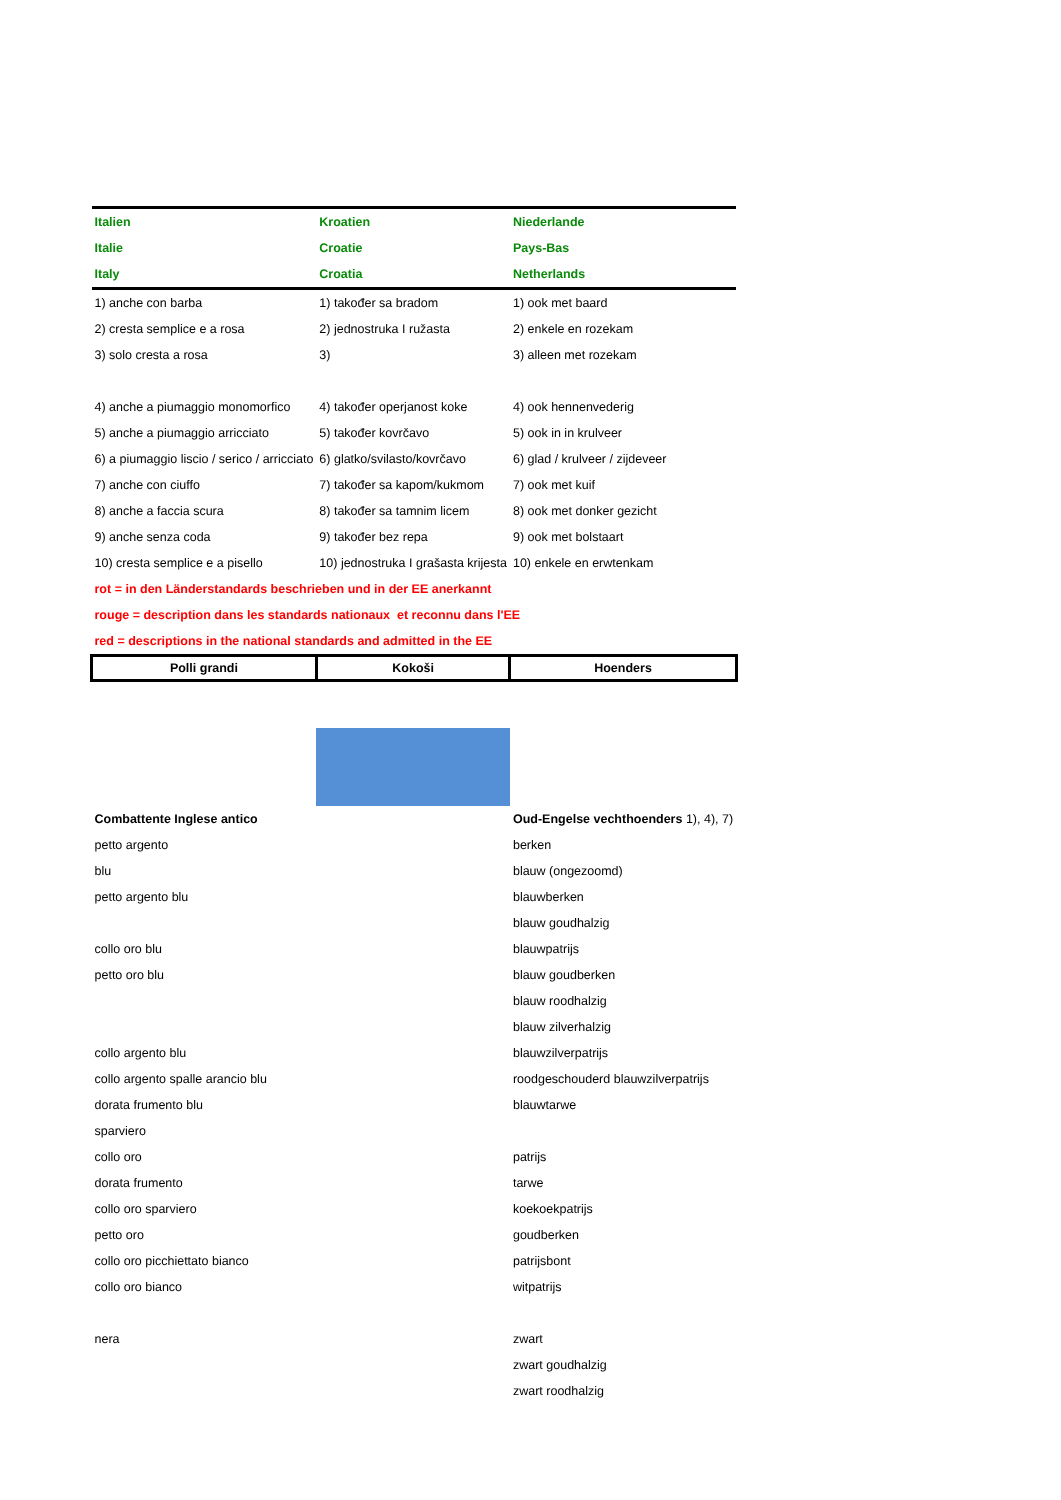| Italien | Kroatien | Niederlande |
| Italie | Croatie | Pays-Bas |
| Italy | Croatia | Netherlands |
| 1) anche con barba | 1) također sa bradom | 1) ook met baard |
| 2) cresta semplice e a rosa | 2) jednostruka I ružasta | 2) enkele en rozekam |
| 3) solo cresta a rosa | 3) | 3) alleen met rozekam |
| 4) anche a piumaggio monomorfico | 4) također operjanost koke | 4) ook hennenvederig |
| 5) anche a piumaggio arricciato | 5) također kovrčavo | 5) ook in in krulveer |
| 6) a piumaggio liscio / serico / arricciato | 6) glatko/svilasto/kovrčavo | 6) glad / krulveer / zijdeveer |
| 7) anche con ciuffo | 7) također sa kapom/kukmom | 7) ook met kuif |
| 8) anche a faccia scura | 8) također sa tamnim licem | 8) ook met donker gezicht |
| 9) anche senza coda | 9) također bez repa | 9) ook met bolstaart |
| 10) cresta semplice e a pisello | 10) jednostruka I grašasta krijesta | 10) enkele en erwtenkam |
| rot = in den Länderstandards beschrieben und in der EE anerkannt | | |
| rouge = description dans les standards nationaux et reconnu dans l'EE | | |
| red = descriptions in the national standards and admitted in the EE | | |
| Polli grandi | Kokoši | Hoenders |
| Combattente Inglese antico | | Oud-Engelse vechthoenders 1), 4), 7) |
| petto argento | | berken |
| blu | | blauw (ongezoomd) |
| petto argento blu | | blauwberken |
| | | blauw goudhalzig |
| collo oro blu | | blauwpatrijs |
| petto oro blu | | blauw goudberken |
| | | blauw roodhalzig |
| | | blauw zilverhalzig |
| collo argento blu | | blauwzilverpatrijs |
| collo argento spalle arancio blu | | roodgeschouderd blauwzilverpatrijs |
| dorata frumento blu | | blauwtarwe |
| sparviero | | |
| collo oro | | patrijs |
| dorata frumento | | tarwe |
| collo oro sparviero | | koekoekpatrijs |
| petto oro | | goudberken |
| collo oro picchiettato bianco | | patrijsbont |
| collo oro bianco | | witpatrijs |
| nera | | zwart |
| | | zwart goudhalzig |
| | | zwart roodhalzig |